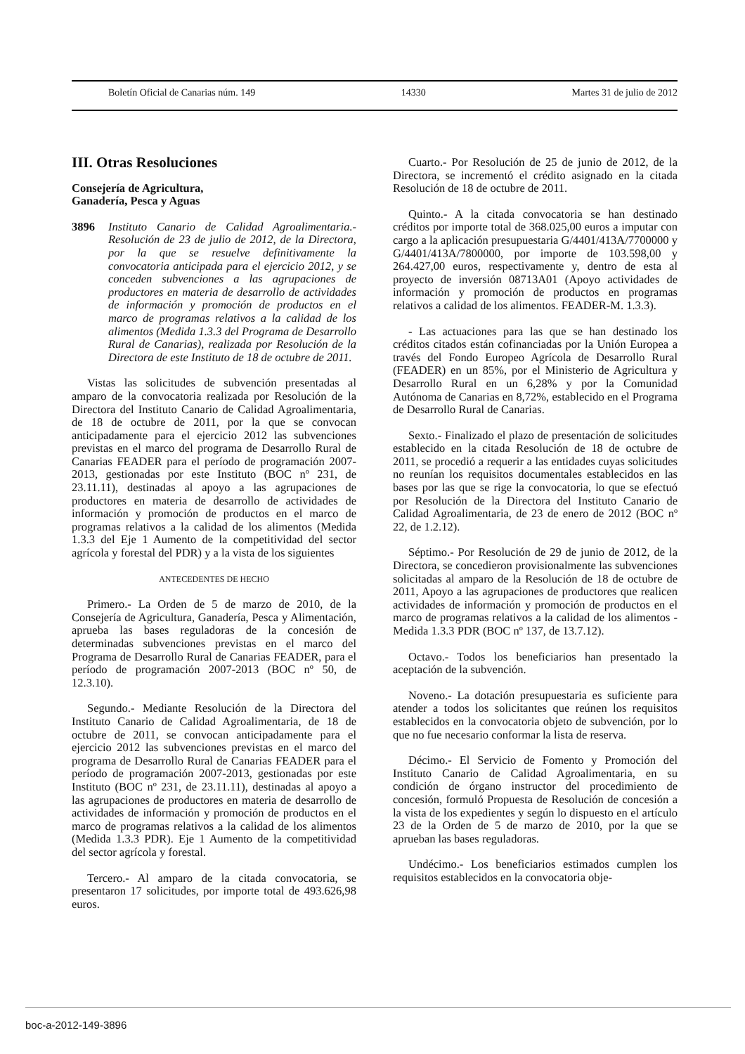Boletín Oficial de Canarias núm. 149 14330 Martes 31 de julio de 2012
III. Otras Resoluciones
Consejería de Agricultura,
Ganadería, Pesca y Aguas
3896 Instituto Canario de Calidad Agroalimentaria.- Resolución de 23 de julio de 2012, de la Directora, por la que se resuelve definitivamente la convocatoria anticipada para el ejercicio 2012, y se conceden subvenciones a las agrupaciones de productores en materia de desarrollo de actividades de información y promoción de productos en el marco de programas relativos a la calidad de los alimentos (Medida 1.3.3 del Programa de Desarrollo Rural de Canarias), realizada por Resolución de la Directora de este Instituto de 18 de octubre de 2011.
Vistas las solicitudes de subvención presentadas al amparo de la convocatoria realizada por Resolución de la Directora del Instituto Canario de Calidad Agroalimentaria, de 18 de octubre de 2011, por la que se convocan anticipadamente para el ejercicio 2012 las subvenciones previstas en el marco del programa de Desarrollo Rural de Canarias FEADER para el período de programación 2007-2013, gestionadas por este Instituto (BOC nº 231, de 23.11.11), destinadas al apoyo a las agrupaciones de productores en materia de desarrollo de actividades de información y promoción de productos en el marco de programas relativos a la calidad de los alimentos (Medida 1.3.3 del Eje 1 Aumento de la competitividad del sector agrícola y forestal del PDR) y a la vista de los siguientes
ANTECEDENTES DE HECHO
Primero.- La Orden de 5 de marzo de 2010, de la Consejería de Agricultura, Ganadería, Pesca y Alimentación, aprueba las bases reguladoras de la concesión de determinadas subvenciones previstas en el marco del Programa de Desarrollo Rural de Canarias FEADER, para el período de programación 2007-2013 (BOC nº 50, de 12.3.10).
Segundo.- Mediante Resolución de la Directora del Instituto Canario de Calidad Agroalimentaria, de 18 de octubre de 2011, se convocan anticipadamente para el ejercicio 2012 las subvenciones previstas en el marco del programa de Desarrollo Rural de Canarias FEADER para el período de programación 2007-2013, gestionadas por este Instituto (BOC nº 231, de 23.11.11), destinadas al apoyo a las agrupaciones de productores en materia de desarrollo de actividades de información y promoción de productos en el marco de programas relativos a la calidad de los alimentos (Medida 1.3.3 PDR). Eje 1 Aumento de la competitividad del sector agrícola y forestal.
Tercero.- Al amparo de la citada convocatoria, se presentaron 17 solicitudes, por importe total de 493.626,98 euros.
Cuarto.- Por Resolución de 25 de junio de 2012, de la Directora, se incrementó el crédito asignado en la citada Resolución de 18 de octubre de 2011.
Quinto.- A la citada convocatoria se han destinado créditos por importe total de 368.025,00 euros a imputar con cargo a la aplicación presupuestaria G/4401/413A/7700000 y G/4401/413A/7800000, por importe de 103.598,00 y 264.427,00 euros, respectivamente y, dentro de esta al proyecto de inversión 08713A01 (Apoyo actividades de información y promoción de productos en programas relativos a calidad de los alimentos. FEADER-M. 1.3.3).
- Las actuaciones para las que se han destinado los créditos citados están cofinanciadas por la Unión Europea a través del Fondo Europeo Agrícola de Desarrollo Rural (FEADER) en un 85%, por el Ministerio de Agricultura y Desarrollo Rural en un 6,28% y por la Comunidad Autónoma de Canarias en 8,72%, establecido en el Programa de Desarrollo Rural de Canarias.
Sexto.- Finalizado el plazo de presentación de solicitudes establecido en la citada Resolución de 18 de octubre de 2011, se procedió a requerir a las entidades cuyas solicitudes no reunían los requisitos documentales establecidos en las bases por las que se rige la convocatoria, lo que se efectuó por Resolución de la Directora del Instituto Canario de Calidad Agroalimentaria, de 23 de enero de 2012 (BOC nº 22, de 1.2.12).
Séptimo.- Por Resolución de 29 de junio de 2012, de la Directora, se concedieron provisionalmente las subvenciones solicitadas al amparo de la Resolución de 18 de octubre de 2011, Apoyo a las agrupaciones de productores que realicen actividades de información y promoción de productos en el marco de programas relativos a la calidad de los alimentos -Medida 1.3.3 PDR (BOC nº 137, de 13.7.12).
Octavo.- Todos los beneficiarios han presentado la aceptación de la subvención.
Noveno.- La dotación presupuestaria es suficiente para atender a todos los solicitantes que reúnen los requisitos establecidos en la convocatoria objeto de subvención, por lo que no fue necesario conformar la lista de reserva.
Décimo.- El Servicio de Fomento y Promoción del Instituto Canario de Calidad Agroalimentaria, en su condición de órgano instructor del procedimiento de concesión, formuló Propuesta de Resolución de concesión a la vista de los expedientes y según lo dispuesto en el artículo 23 de la Orden de 5 de marzo de 2010, por la que se aprueban las bases reguladoras.
Undécimo.- Los beneficiarios estimados cumplen los requisitos establecidos en la convocatoria obje-
boc-a-2012-149-3896